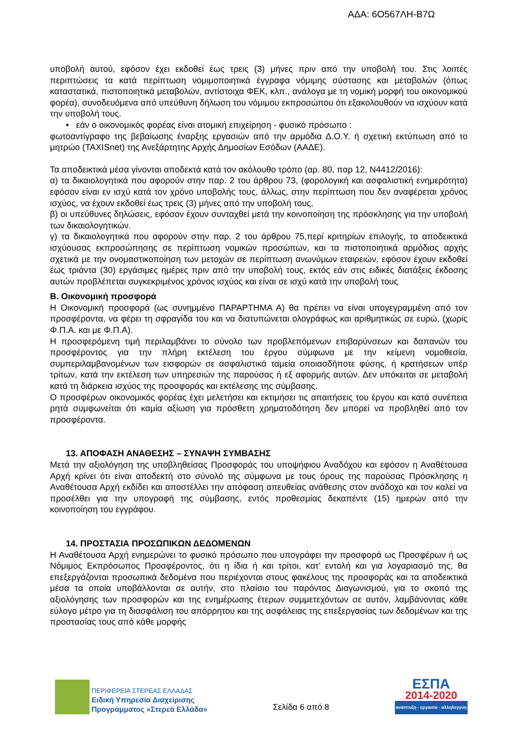ΑΔΑ: 6Ο567ΛΗ-Β7Ω
υποβολή αυτού, εφόσον έχει εκδοθεί έως τρεις (3) μήνες πριν από την υποβολή του. Στις λοιπές περιπτώσεις τα κατά περίπτωση νομιμοποιητικά έγγραφα νόμιμης σύστασης και μεταβολών (όπως καταστατικά, πιστοποιητικά μεταβολών, αντίστοιχα ΦΕΚ, κλπ., ανάλογα με τη νομική μορφή του οικονομικού φορέα), συνοδευόμενα από υπεύθυνη δήλωση του νόμιμου εκπροσώπου ότι εξακολουθούν να ισχύουν κατά την υποβολή τους.
• εάν ο οικονομικός φορέας είναι ατομική επιχείρηση - φυσικό πρόσωπο :
φωτοαντίγραφο της βεβαίωσης έναρξης εργασιών από την αρμόδια Δ.Ο.Υ. ή σχετική εκτύπωση από το μητρώο (TAXISnet) της Ανεξάρτητης Αρχής Δημοσίων Εσόδων (ΑΑΔΕ).
Τα αποδεικτικά μέσα γίνονται αποδεκτά κατά τον ακόλουθο τρόπο (αρ. 80, παρ 12, Ν4412/2016):
α) τα δικαιολογητικά που αφορούν στην παρ. 2 του άρθρου 73, (φορολογική και ασφαλιστική ενημερότητα) εφόσον είναι εν ισχύ κατά τον χρόνο υποβολής τους, άλλως, στην περίπτωση που δεν αναφέρεται χρόνος ισχύος, να έχουν εκδοθεί έως τρεις (3) μήνες από την υποβολή τους,
β) οι υπεύθυνες δηλώσεις, εφόσον έχουν συνταχθεί μετά την κοινοποίηση της πρόσκλησης για την υποβολή των δικαιολογητικών.
γ) τα δικαιολογητικά που αφορούν στην παρ. 2 του άρθρου 75,περί κριτηρίων επιλογής, τα αποδεικτικά ισχύουσας εκπροσώπησης σε περίπτωση νομικών προσώπων, και τα πιστοποιητικά αρμόδιας αρχής σχετικά με την ονομαστικοποίηση των μετοχών σε περίπτωση ανωνύμων εταιρειών, εφόσον έχουν εκδοθεί έως τριάντα (30) εργάσιμες ημέρες πριν από την υποβολή τους, εκτός εάν στις ειδικές διατάξεις έκδοσης αυτών προβλέπεται συγκεκριμένος χρόνος ισχύος και είναι σε ισχύ κατά την υποβολή τους
Β. Οικονομική προσφορά
Η Οικονομική προσφορά (ως συνημμένο ΠΑΡΑΡΤΗΜΑ Α) θα πρέπει να είναι υπογεγραμμένη από τον προσφέροντα, να φέρει τη σφραγίδα του και να διατυπώνεται ολογράφως και αριθμητικώς σε ευρώ, (χωρίς Φ.Π.Α. και με Φ.Π.Α).
Η προσφερόμενη τιμή περιλαμβάνει το σύνολο των προβλεπόμενων επιβαρύνσεων και δαπανών του προσφέροντος για την πλήρη εκτέλεση του έργου σύμφωνα με την κείμενη νομοθεσία, συμπεριλαμβανομένων των εισφορών σε ασφαλιστικά ταμεία οποιασδήποτε φύσης, ή κρατήσεων υπέρ τρίτων, κατά την εκτέλεση των υπηρεσιών της παρούσας ή εξ αφορμής αυτών. Δεν υπόκειται σε μεταβολή κατά τη διάρκεια ισχύος της προσφοράς και εκτέλεσης της σύμβασης.
Ο προσφέρων οικονομικός φορέας έχει μελετήσει και εκτιμήσει τις απαιτήσεις του έργου και κατά συνέπεια ρητά συμφωνείται ότι καμία αξίωση για πρόσθετη χρηματοδότηση δεν μπορεί να προβληθεί από τον προσφέροντα.
13. ΑΠΟΦΑΣΗ ΑΝΑΘΕΣΗΣ – ΣΥΝΑΨΗ ΣΥΜΒΑΣΗΣ
Μετά την αξιολόγηση της υποβληθείσας Προσφοράς του υποψήφιου Αναδόχου και εφόσον η Αναθέτουσα Αρχή κρίνει ότι είναι αποδεκτή στο σύνολό της σύμφωνα με τους όρους της παρούσας Πρόσκλησης η Αναθέτουσα Αρχή εκδίδει και αποστέλλει την απόφαση απευθείας ανάθεσης στον ανάδοχο και τον καλεί να προσέλθει για την υπογραφή της σύμβασης, εντός προθεσμίας δεκαπέντε (15) ημερών από την κοινοποίηση του εγγράφου.
14. ΠΡΟΣΤΑΣΙΑ ΠΡΟΣΩΠΙΚΩΝ ΔΕΔΟΜΕΝΩΝ
Η Αναθέτουσα Αρχή ενημερώνει το φυσικό πρόσωπο που υπογράφει την προσφορά ως Προσφέρων ή ως Νόμιμος Εκπρόσωπος Προσφέροντος, ότι η ίδια ή και τρίτοι, κατ’ εντολή και για λογαριασμό της, θα επεξεργάζονται προσωπικά δεδομένα που περιέχονται στους φακέλους της προσφοράς και τα αποδεικτικά μέσα τα οποία υποβάλλονται σε αυτήν, στο πλαίσιο του παρόντος Διαγωνισμού, για το σκοπό της αξιολόγησης των προσφορών και της ενημέρωσης έτερων συμμετεχόντων σε αυτόν, λαμβάνοντας κάθε εύλογο μέτρο για τη διασφάλιση του απόρρητου και της ασφάλειας της επεξεργασίας των δεδομένων και της προστασίας τους από κάθε μορφής
ΠΕΡΙΦΕΡΕΙΑ ΣΤΕΡΕΑΣ ΕΛΛΑΔΑΣ
Ειδική Υπηρεσία Διαχείρισης
Προγράμματος «Στερεά Ελλάδα»
Σελίδα 6 από 8
ΕΣΠΑ
2014-2020
ανάπτυξη - εργασία - αλληλεγγύη